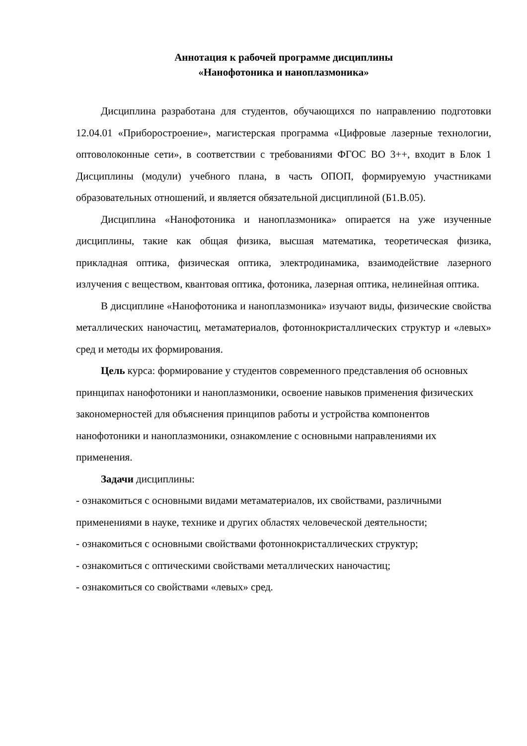Аннотация к рабочей программе дисциплины
«Нанофотоника и наноплазмоника»
Дисциплина разработана для студентов, обучающихся по направлению подготовки 12.04.01 «Приборостроение», магистерская программа «Цифровые лазерные технологии, оптоволоконные сети», в соответствии с требованиями ФГОС ВО 3++, входит в Блок 1 Дисциплины (модули) учебного плана, в часть ОПОП, формируемую участниками образовательных отношений, и является обязательной дисциплиной (Б1.В.05).
Дисциплина «Нанофотоника и наноплазмоника» опирается на уже изученные дисциплины, такие как общая физика, высшая математика, теоретическая физика, прикладная оптика, физическая оптика, электродинамика, взаимодействие лазерного излучения с веществом, квантовая оптика, фотоника, лазерная оптика, нелинейная оптика.
В дисциплине «Нанофотоника и наноплазмоника» изучают виды, физические свойства металлических наночастиц, метаматериалов, фотоннокристаллических структур и «левых» сред и методы их формирования.
Цель курса: формирование у студентов современного представления об основных принципах нанофотоники и наноплазмоники, освоение навыков применения физических закономерностей для объяснения принципов работы и устройства компонентов нанофотоники и наноплазмоники, ознакомление с основными направлениями их применения.
Задачи дисциплины:
- ознакомиться с основными видами метаматериалов, их свойствами, различными применениями в науке, технике и других областях человеческой деятельности;
- ознакомиться с основными свойствами фотоннокристаллических структур;
- ознакомиться с оптическими свойствами металлических наночастиц;
- ознакомиться со свойствами «левых» сред.